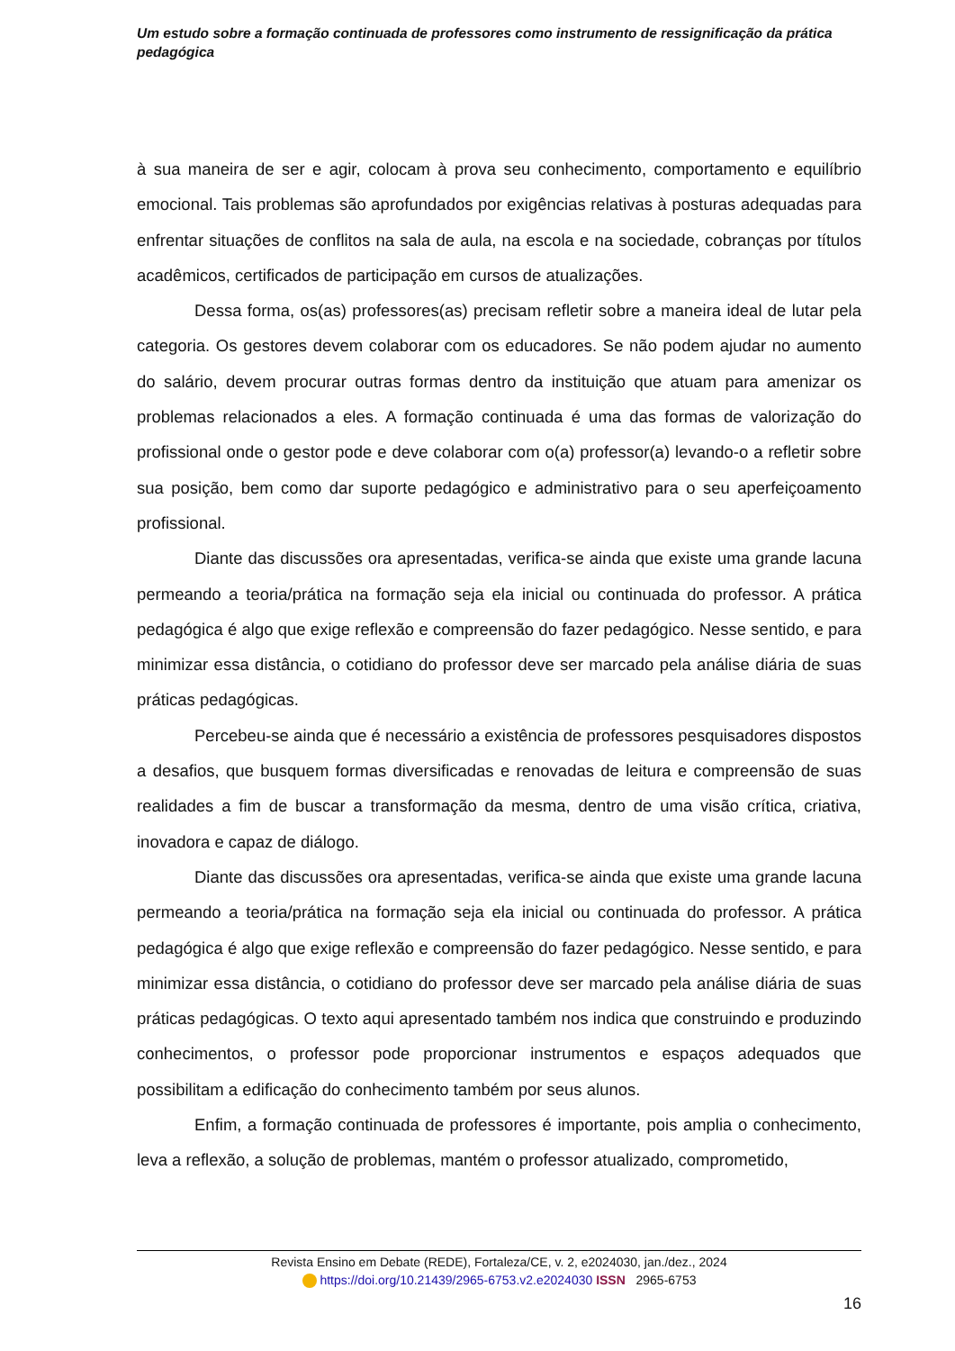Um estudo sobre a formação continuada de professores como instrumento de ressignificação da prática pedagógica
à sua maneira de ser e agir, colocam à prova seu conhecimento, comportamento e equilíbrio emocional. Tais problemas são aprofundados por exigências relativas à posturas adequadas para enfrentar situações de conflitos na sala de aula, na escola e na sociedade, cobranças por títulos acadêmicos, certificados de participação em cursos de atualizações.
Dessa forma, os(as) professores(as) precisam refletir sobre a maneira ideal de lutar pela categoria. Os gestores devem colaborar com os educadores. Se não podem ajudar no aumento do salário, devem procurar outras formas dentro da instituição que atuam para amenizar os problemas relacionados a eles. A formação continuada é uma das formas de valorização do profissional onde o gestor pode e deve colaborar com o(a) professor(a) levando-o a refletir sobre sua posição, bem como dar suporte pedagógico e administrativo para o seu aperfeiçoamento profissional.
Diante das discussões ora apresentadas, verifica-se ainda que existe uma grande lacuna permeando a teoria/prática na formação seja ela inicial ou continuada do professor. A prática pedagógica é algo que exige reflexão e compreensão do fazer pedagógico. Nesse sentido, e para minimizar essa distância, o cotidiano do professor deve ser marcado pela análise diária de suas práticas pedagógicas.
Percebeu-se ainda que é necessário a existência de professores pesquisadores dispostos a desafios, que busquem formas diversificadas e renovadas de leitura e compreensão de suas realidades a fim de buscar a transformação da mesma, dentro de uma visão crítica, criativa, inovadora e capaz de diálogo.
Diante das discussões ora apresentadas, verifica-se ainda que existe uma grande lacuna permeando a teoria/prática na formação seja ela inicial ou continuada do professor. A prática pedagógica é algo que exige reflexão e compreensão do fazer pedagógico. Nesse sentido, e para minimizar essa distância, o cotidiano do professor deve ser marcado pela análise diária de suas práticas pedagógicas. O texto aqui apresentado também nos indica que construindo e produzindo conhecimentos, o professor pode proporcionar instrumentos e espaços adequados que possibilitam a edificação do conhecimento também por seus alunos.
Enfim, a formação continuada de professores é importante, pois amplia o conhecimento, leva a reflexão, a solução de problemas, mantém o professor atualizado, comprometido,
Revista Ensino em Debate (REDE), Fortaleza/CE, v. 2, e2024030, jan./dez., 2024
https://doi.org/10.21439/2965-6753.v2.e2024030 ISSN 2965-6753
16